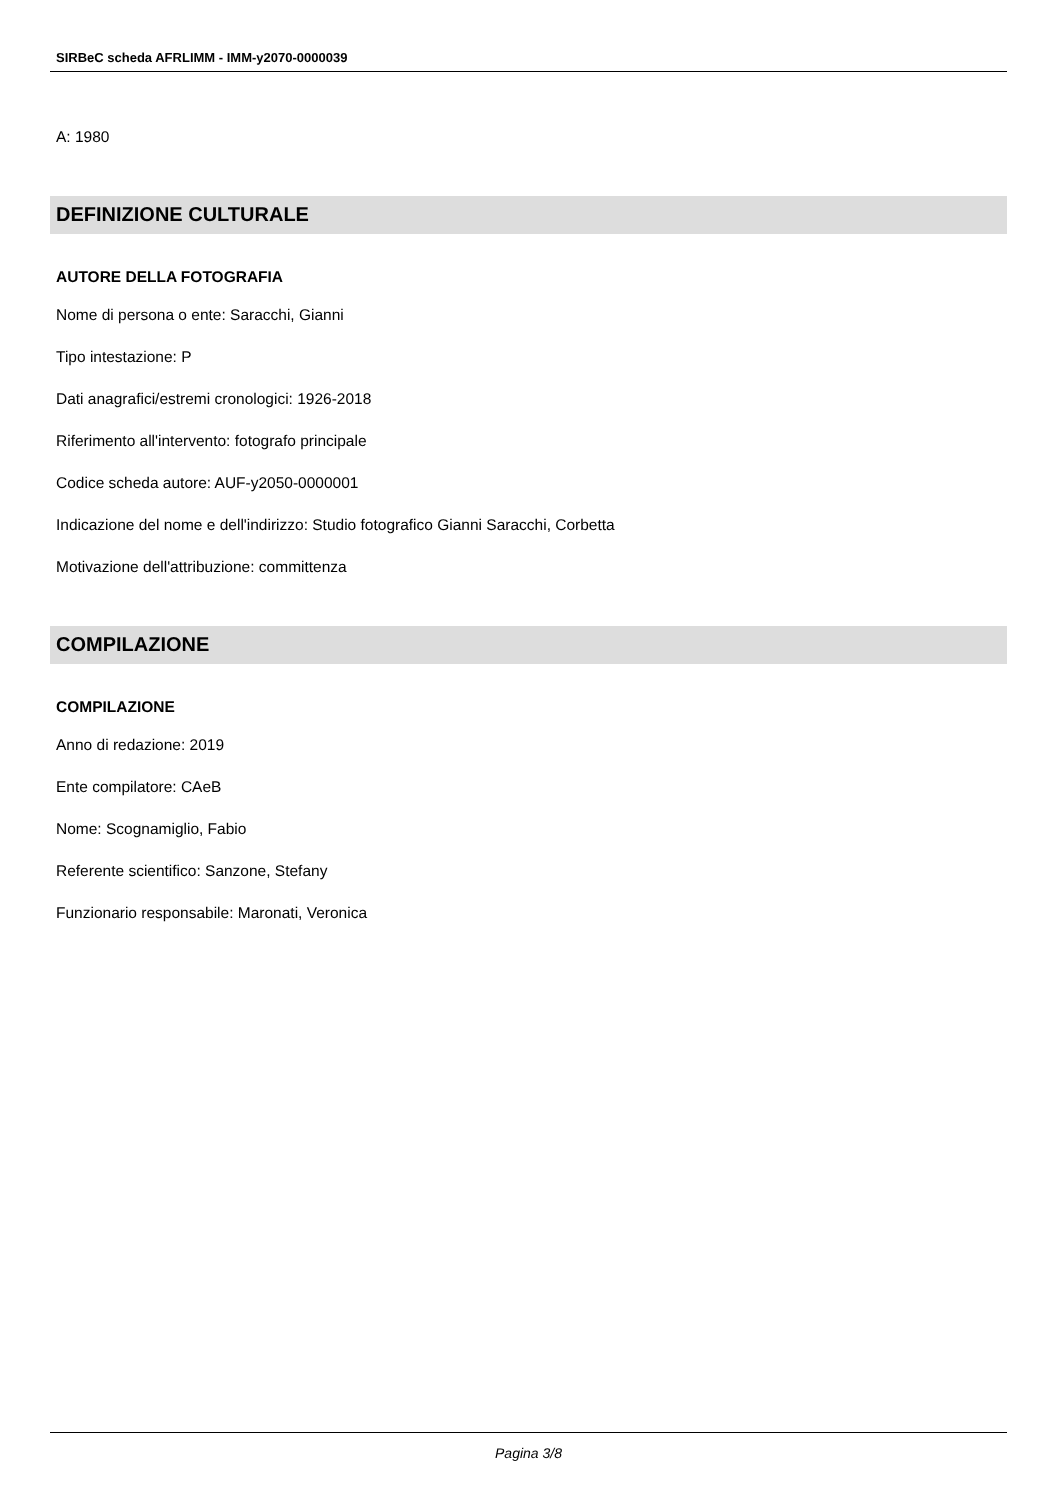SIRBeC scheda AFRLIMM - IMM-y2070-0000039
A: 1980
DEFINIZIONE CULTURALE
AUTORE DELLA FOTOGRAFIA
Nome di persona o ente: Saracchi, Gianni
Tipo intestazione: P
Dati anagrafici/estremi cronologici: 1926-2018
Riferimento all'intervento: fotografo principale
Codice scheda autore: AUF-y2050-0000001
Indicazione del nome e dell'indirizzo: Studio fotografico Gianni Saracchi, Corbetta
Motivazione dell'attribuzione: committenza
COMPILAZIONE
COMPILAZIONE
Anno di redazione: 2019
Ente compilatore: CAeB
Nome: Scognamiglio, Fabio
Referente scientifico: Sanzone, Stefany
Funzionario responsabile: Maronati, Veronica
Pagina 3/8